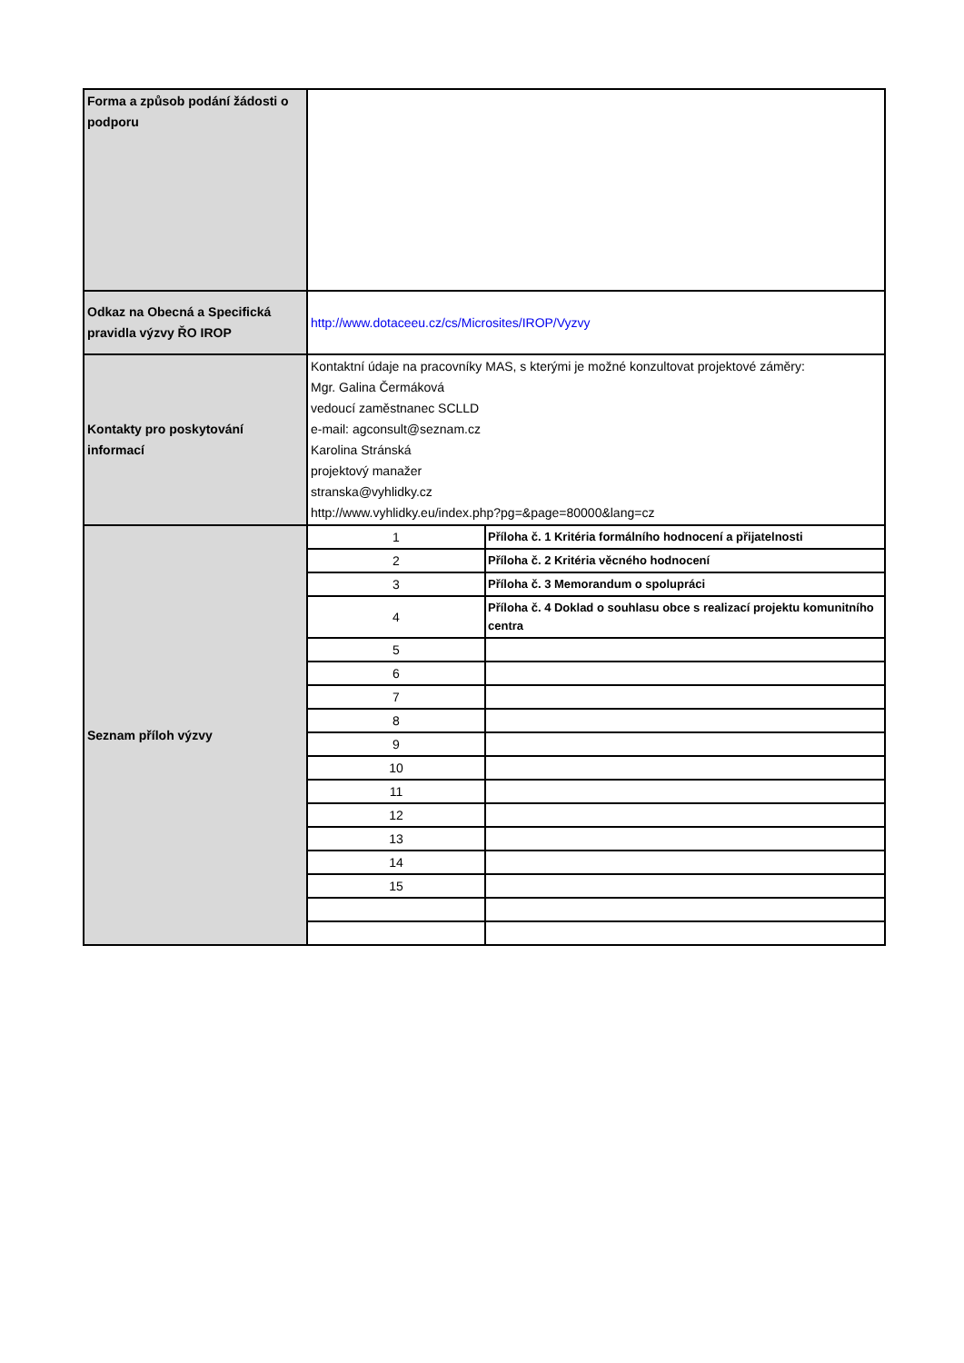| Forma a způsob podání žádosti o podporu | | |
| Odkaz na Obecná a Specifická pravidla výzvy ŘO IROP | http://www.dotaceeu.cz/cs/Microsites/IROP/Vyzvy | |
| Kontakty pro poskytování informací | Kontaktní údaje na pracovníky MAS, s kterými je možné konzultovat projektové záměry: Mgr. Galina Čermáková vedoucí zaměstnanec SCLLD e-mail: agconsult@seznam.cz Karolina Stránská projektový manažer stranska@vyhlidky.cz http://www.vyhlidky.eu/index.php?pg=&page=80000&lang=cz | |
| Seznam příloh výzvy | 1 | Příloha č. 1 Kritéria formálního hodnocení a přijatelnosti |
| | 2 | Příloha č. 2 Kritéria věcného hodnocení |
| | 3 | Příloha č. 3 Memorandum o spolupráci |
| | 4 | Příloha č. 4 Doklad o souhlasu obce s realizací projektu komunitního centra |
| | 5 | |
| | 6 | |
| | 7 | |
| | 8 | |
| | 9 | |
| | 10 | |
| | 11 | |
| | 12 | |
| | 13 | |
| | 14 | |
| | 15 | |